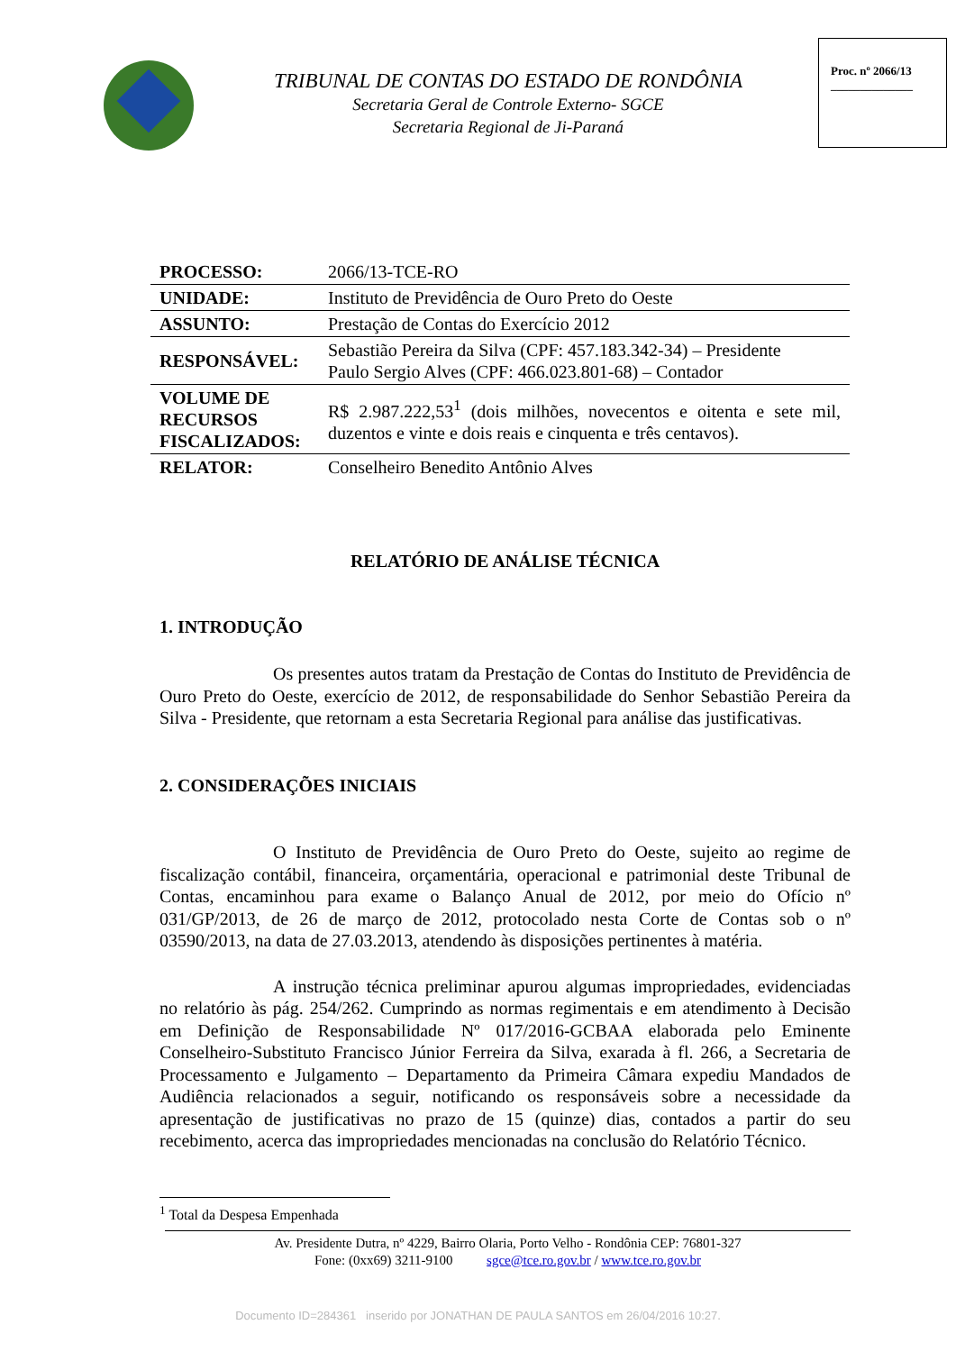TRIBUNAL DE CONTAS DO ESTADO DE RONDÔNIA
Secretaria Geral de Controle Externo- SGCE
Secretaria Regional de Ji-Paraná
Proc. nº 2066/13
______________
| PROCESSO: | 2066/13-TCE-RO |
| UNIDADE: | Instituto de Previdência de Ouro Preto do Oeste |
| ASSUNTO: | Prestação de Contas do Exercício 2012 |
| RESPONSÁVEL: | Sebastião Pereira da Silva (CPF: 457.183.342-34) – Presidente Paulo Sergio Alves (CPF: 466.023.801-68) – Contador |
| VOLUME DE RECURSOS FISCALIZADOS: | R$ 2.987.222,53<sup>1</sup> (dois milhões, novecentos e oitenta e sete mil, duzentos e vinte e dois reais e cinquenta e três centavos). |
| RELATOR: | Conselheiro Benedito Antônio Alves |
RELATÓRIO DE ANÁLISE TÉCNICA
1. INTRODUÇÃO
Os presentes autos tratam da Prestação de Contas do Instituto de Previdência de Ouro Preto do Oeste, exercício de 2012, de responsabilidade do Senhor Sebastião Pereira da Silva - Presidente, que retornam a esta Secretaria Regional para análise das justificativas.
2. CONSIDERAÇÕES INICIAIS
O Instituto de Previdência de Ouro Preto do Oeste, sujeito ao regime de fiscalização contábil, financeira, orçamentária, operacional e patrimonial deste Tribunal de Contas, encaminhou para exame o Balanço Anual de 2012, por meio do Ofício nº 031/GP/2013, de 26 de março de 2012, protocolado nesta Corte de Contas sob o nº 03590/2013, na data de 27.03.2013, atendendo às disposições pertinentes à matéria.
A instrução técnica preliminar apurou algumas impropriedades, evidenciadas no relatório às pág. 254/262. Cumprindo as normas regimentais e em atendimento à Decisão em Definição de Responsabilidade Nº 017/2016-GCBAA elaborada pelo Eminente Conselheiro-Substituto Francisco Júnior Ferreira da Silva, exarada à fl. 266, a Secretaria de Processamento e Julgamento – Departamento da Primeira Câmara expediu Mandados de Audiência relacionados a seguir, notificando os responsáveis sobre a necessidade da apresentação de justificativas no prazo de 15 (quinze) dias, contados a partir do seu recebimento, acerca das impropriedades mencionadas na conclusão do Relatório Técnico.
<sup>1</sup> Total da Despesa Empenhada
Av. Presidente Dutra, nº 4229, Bairro Olaria, Porto Velho - Rondônia CEP: 76801-327
Fone: (0xx69) 3211-9100 sgce@tce.ro.gov.br / www.tce.ro.gov.br
Documento ID=284361 inserido por JONATHAN DE PAULA SANTOS em 26/04/2016 10:27.